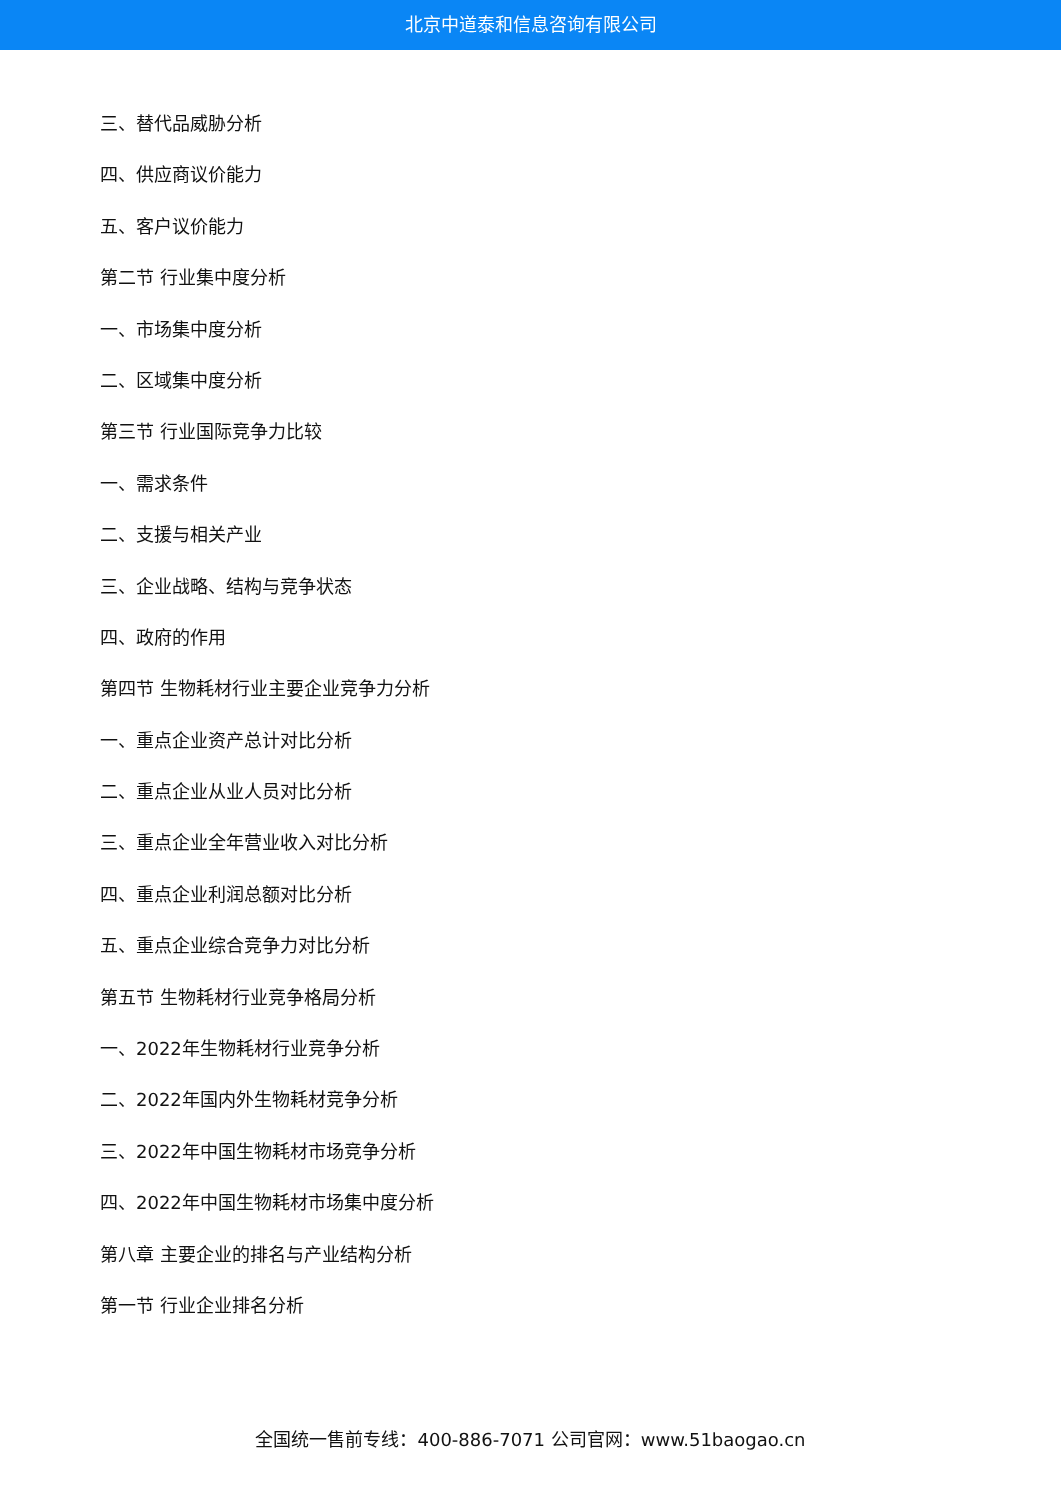北京中道泰和信息咨询有限公司
三、替代品威胁分析
四、供应商议价能力
五、客户议价能力
第二节 行业集中度分析
一、市场集中度分析
二、区域集中度分析
第三节 行业国际竞争力比较
一、需求条件
二、支援与相关产业
三、企业战略、结构与竞争状态
四、政府的作用
第四节 生物耗材行业主要企业竞争力分析
一、重点企业资产总计对比分析
二、重点企业从业人员对比分析
三、重点企业全年营业收入对比分析
四、重点企业利润总额对比分析
五、重点企业综合竞争力对比分析
第五节 生物耗材行业竞争格局分析
一、2022年生物耗材行业竞争分析
二、2022年国内外生物耗材竞争分析
三、2022年中国生物耗材市场竞争分析
四、2022年中国生物耗材市场集中度分析
第八章 主要企业的排名与产业结构分析
第一节 行业企业排名分析
全国统一售前专线：400-886-7071 公司官网：www.51baogao.cn